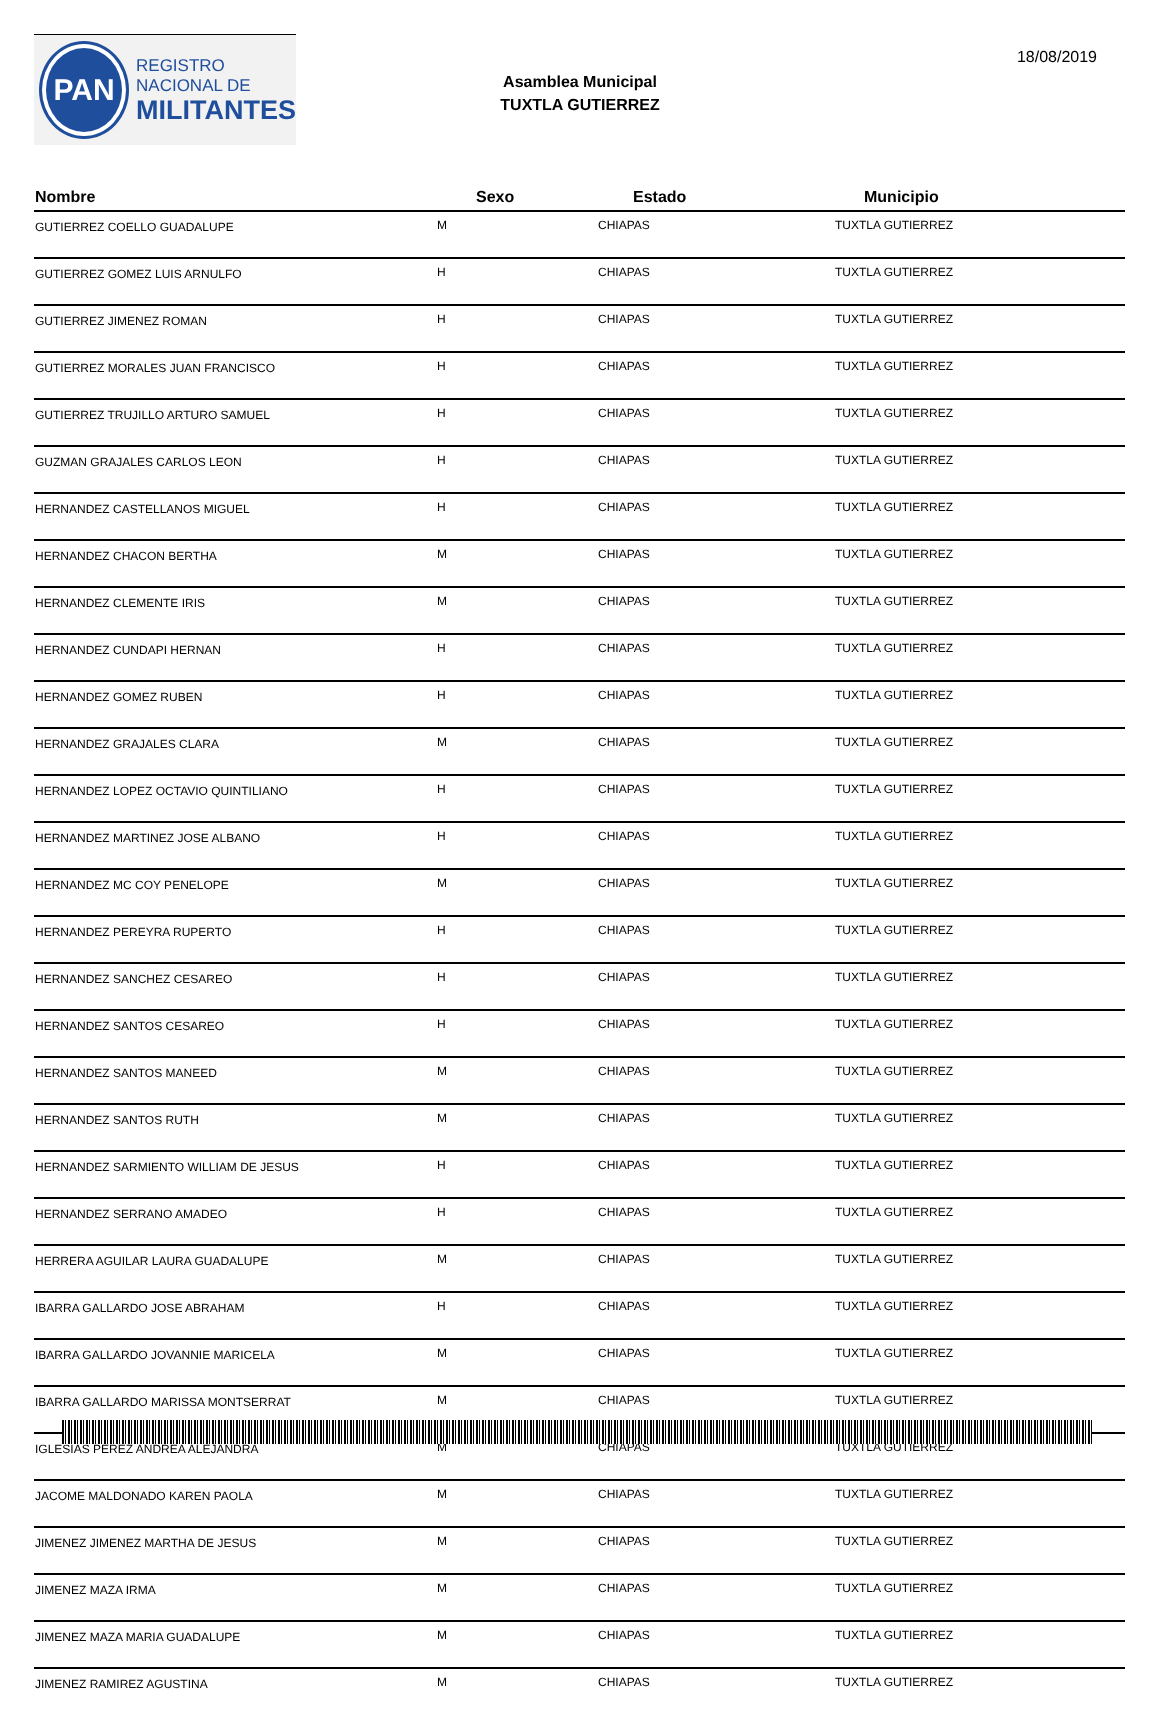PAN
REGISTRO
NACIONAL DE
MILITANTES
Asamblea Municipal
TUXTLA GUTIERREZ
18/08/2019
| Nombre | Sexo | Estado | Municipio |
| --- | --- | --- | --- |
| GUTIERREZ COELLO GUADALUPE | M | CHIAPAS | TUXTLA GUTIERREZ |
| GUTIERREZ GOMEZ LUIS ARNULFO | H | CHIAPAS | TUXTLA GUTIERREZ |
| GUTIERREZ JIMENEZ ROMAN | H | CHIAPAS | TUXTLA GUTIERREZ |
| GUTIERREZ MORALES JUAN FRANCISCO | H | CHIAPAS | TUXTLA GUTIERREZ |
| GUTIERREZ TRUJILLO ARTURO SAMUEL | H | CHIAPAS | TUXTLA GUTIERREZ |
| GUZMAN GRAJALES CARLOS LEON | H | CHIAPAS | TUXTLA GUTIERREZ |
| HERNANDEZ CASTELLANOS MIGUEL | H | CHIAPAS | TUXTLA GUTIERREZ |
| HERNANDEZ CHACON BERTHA | M | CHIAPAS | TUXTLA GUTIERREZ |
| HERNANDEZ CLEMENTE IRIS | M | CHIAPAS | TUXTLA GUTIERREZ |
| HERNANDEZ CUNDAPI HERNAN | H | CHIAPAS | TUXTLA GUTIERREZ |
| HERNANDEZ GOMEZ RUBEN | H | CHIAPAS | TUXTLA GUTIERREZ |
| HERNANDEZ GRAJALES CLARA | M | CHIAPAS | TUXTLA GUTIERREZ |
| HERNANDEZ LOPEZ OCTAVIO QUINTILIANO | H | CHIAPAS | TUXTLA GUTIERREZ |
| HERNANDEZ MARTINEZ JOSE ALBANO | H | CHIAPAS | TUXTLA GUTIERREZ |
| HERNANDEZ MC COY PENELOPE | M | CHIAPAS | TUXTLA GUTIERREZ |
| HERNANDEZ PEREYRA RUPERTO | H | CHIAPAS | TUXTLA GUTIERREZ |
| HERNANDEZ SANCHEZ CESAREO | H | CHIAPAS | TUXTLA GUTIERREZ |
| HERNANDEZ SANTOS CESAREO | H | CHIAPAS | TUXTLA GUTIERREZ |
| HERNANDEZ SANTOS MANEED | M | CHIAPAS | TUXTLA GUTIERREZ |
| HERNANDEZ SANTOS RUTH | M | CHIAPAS | TUXTLA GUTIERREZ |
| HERNANDEZ SARMIENTO WILLIAM DE JESUS | H | CHIAPAS | TUXTLA GUTIERREZ |
| HERNANDEZ SERRANO AMADEO | H | CHIAPAS | TUXTLA GUTIERREZ |
| HERRERA AGUILAR LAURA GUADALUPE | M | CHIAPAS | TUXTLA GUTIERREZ |
| IBARRA GALLARDO JOSE ABRAHAM | H | CHIAPAS | TUXTLA GUTIERREZ |
| IBARRA GALLARDO JOVANNIE MARICELA | M | CHIAPAS | TUXTLA GUTIERREZ |
| IBARRA GALLARDO MARISSA MONTSERRAT | M | CHIAPAS | TUXTLA GUTIERREZ |
| IGLESIAS PEREZ ANDREA ALEJANDRA | M | CHIAPAS | TUXTLA GUTIERREZ |
| JACOME MALDONADO KAREN PAOLA | M | CHIAPAS | TUXTLA GUTIERREZ |
| JIMENEZ JIMENEZ MARTHA DE JESUS | M | CHIAPAS | TUXTLA GUTIERREZ |
| JIMENEZ MAZA IRMA | M | CHIAPAS | TUXTLA GUTIERREZ |
| JIMENEZ MAZA MARIA GUADALUPE | M | CHIAPAS | TUXTLA GUTIERREZ |
| JIMENEZ RAMIREZ AGUSTINA | M | CHIAPAS | TUXTLA GUTIERREZ |